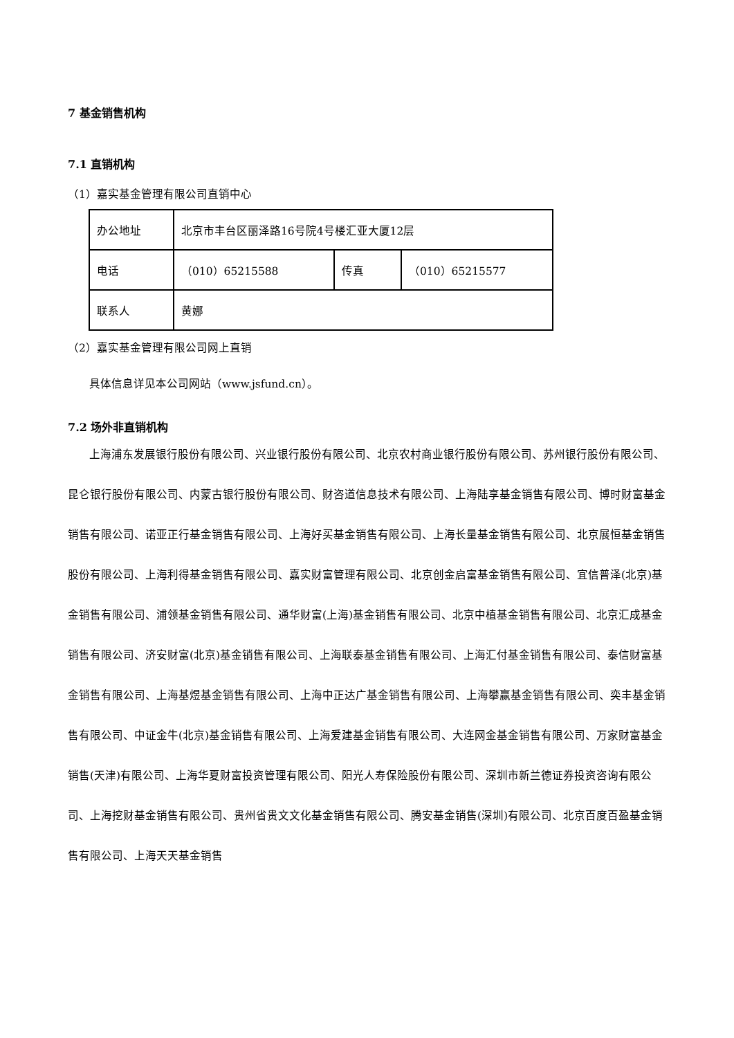7 基金销售机构
7.1 直销机构
（1）嘉实基金管理有限公司直销中心
| 办公地址 | 北京市丰台区丽泽路16号院4号楼汇亚大厦12层 | | |
| 电话 | （010）65215588 | 传真 | （010）65215577 |
| 联系人 | 黄娜 | | |
（2）嘉实基金管理有限公司网上直销
具体信息详见本公司网站（www.jsfund.cn）。
7.2 场外非直销机构
上海浦东发展银行股份有限公司、兴业银行股份有限公司、北京农村商业银行股份有限公司、苏州银行股份有限公司、昆仑银行股份有限公司、内蒙古银行股份有限公司、财咨道信息技术有限公司、上海陆享基金销售有限公司、博时财富基金销售有限公司、诺亚正行基金销售有限公司、上海好买基金销售有限公司、上海长量基金销售有限公司、北京展恒基金销售股份有限公司、上海利得基金销售有限公司、嘉实财富管理有限公司、北京创金启富基金销售有限公司、宜信普泽(北京)基金销售有限公司、浦领基金销售有限公司、通华财富(上海)基金销售有限公司、北京中植基金销售有限公司、北京汇成基金销售有限公司、济安财富(北京)基金销售有限公司、上海联泰基金销售有限公司、上海汇付基金销售有限公司、泰信财富基金销售有限公司、上海基煜基金销售有限公司、上海中正达广基金销售有限公司、上海攀赢基金销售有限公司、奕丰基金销售有限公司、中证金牛(北京)基金销售有限公司、上海爱建基金销售有限公司、大连网金基金销售有限公司、万家财富基金销售(天津)有限公司、上海华夏财富投资管理有限公司、阳光人寿保险股份有限公司、深圳市新兰德证券投资咨询有限公司、上海挖财基金销售有限公司、贵州省贵文文化基金销售有限公司、腾安基金销售(深圳)有限公司、北京百度百盈基金销售有限公司、上海天天基金销售